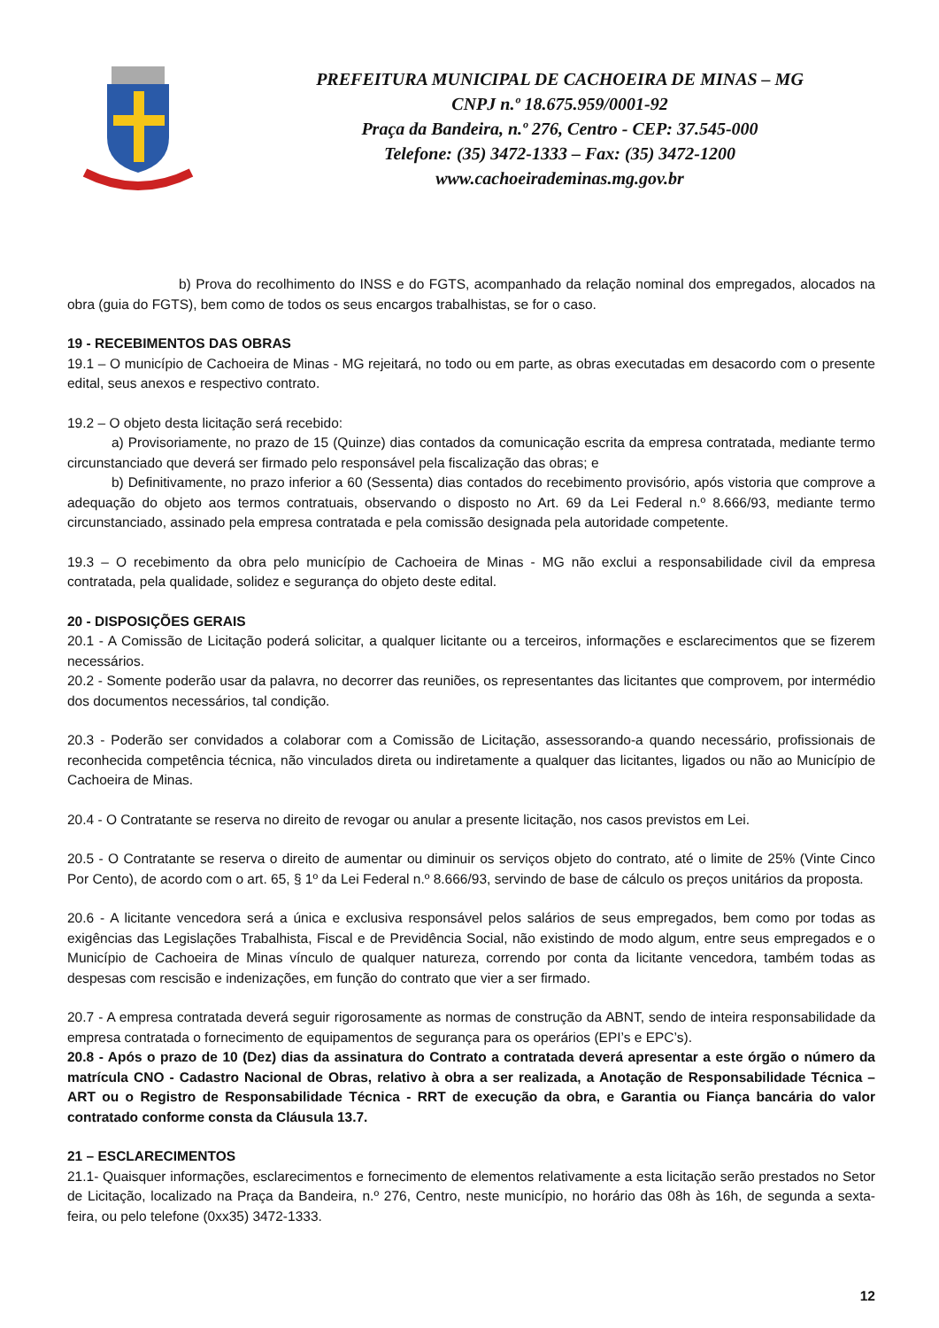PREFEITURA MUNICIPAL DE CACHOEIRA DE MINAS – MG
CNPJ n.º 18.675.959/0001-92
Praça da Bandeira, n.º 276, Centro - CEP: 37.545-000
Telefone: (35) 3472-1333 – Fax: (35) 3472-1200
www.cachoeirademinas.mg.gov.br
b) Prova do recolhimento do INSS e do FGTS, acompanhado da relação nominal dos empregados, alocados na obra (guia do FGTS), bem como de todos os seus encargos trabalhistas, se for o caso.
19 - RECEBIMENTOS DAS OBRAS
19.1 – O município de Cachoeira de Minas - MG rejeitará, no todo ou em parte, as obras executadas em desacordo com o presente edital, seus anexos e respectivo contrato.
19.2 – O objeto desta licitação será recebido:
a) Provisoriamente, no prazo de 15 (Quinze) dias contados da comunicação escrita da empresa contratada, mediante termo circunstanciado que deverá ser firmado pelo responsável pela fiscalização das obras; e
b) Definitivamente, no prazo inferior a 60 (Sessenta) dias contados do recebimento provisório, após vistoria que comprove a adequação do objeto aos termos contratuais, observando o disposto no Art. 69 da Lei Federal n.º 8.666/93, mediante termo circunstanciado, assinado pela empresa contratada e pela comissão designada pela autoridade competente.
19.3 – O recebimento da obra pelo município de Cachoeira de Minas - MG não exclui a responsabilidade civil da empresa contratada, pela qualidade, solidez e segurança do objeto deste edital.
20 - DISPOSIÇÕES GERAIS
20.1 - A Comissão de Licitação poderá solicitar, a qualquer licitante ou a terceiros, informações e esclarecimentos que se fizerem necessários.
20.2 - Somente poderão usar da palavra, no decorrer das reuniões, os representantes das licitantes que comprovem, por intermédio dos documentos necessários, tal condição.
20.3 - Poderão ser convidados a colaborar com a Comissão de Licitação, assessorando-a quando necessário, profissionais de reconhecida competência técnica, não vinculados direta ou indiretamente a qualquer das licitantes, ligados ou não ao Município de Cachoeira de Minas.
20.4 - O Contratante se reserva no direito de revogar ou anular a presente licitação, nos casos previstos em Lei.
20.5 - O Contratante se reserva o direito de aumentar ou diminuir os serviços objeto do contrato, até o limite de 25% (Vinte Cinco Por Cento), de acordo com o art. 65, § 1º da Lei Federal n.º 8.666/93, servindo de base de cálculo os preços unitários da proposta.
20.6 - A licitante vencedora será a única e exclusiva responsável pelos salários de seus empregados, bem como por todas as exigências das Legislações Trabalhista, Fiscal e de Previdência Social, não existindo de modo algum, entre seus empregados e o Município de Cachoeira de Minas vínculo de qualquer natureza, correndo por conta da licitante vencedora, também todas as despesas com rescisão e indenizações, em função do contrato que vier a ser firmado.
20.7 - A empresa contratada deverá seguir rigorosamente as normas de construção da ABNT, sendo de inteira responsabilidade da empresa contratada o fornecimento de equipamentos de segurança para os operários (EPI’s e EPC’s).
20.8 - Após o prazo de 10 (Dez) dias da assinatura do Contrato a contratada deverá apresentar a este órgão o número da matrícula CNO - Cadastro Nacional de Obras, relativo à obra a ser realizada, a Anotação de Responsabilidade Técnica – ART ou o Registro de Responsabilidade Técnica - RRT de execução da obra, e Garantia ou Fiança bancária do valor contratado conforme consta da Cláusula 13.7.
21 – ESCLARECIMENTOS
21.1- Quaisquer informações, esclarecimentos e fornecimento de elementos relativamente a esta licitação serão prestados no Setor de Licitação, localizado na Praça da Bandeira, n.º 276, Centro, neste município, no horário das 08h às 16h, de segunda a sexta-feira, ou pelo telefone (0xx35) 3472-1333.
12